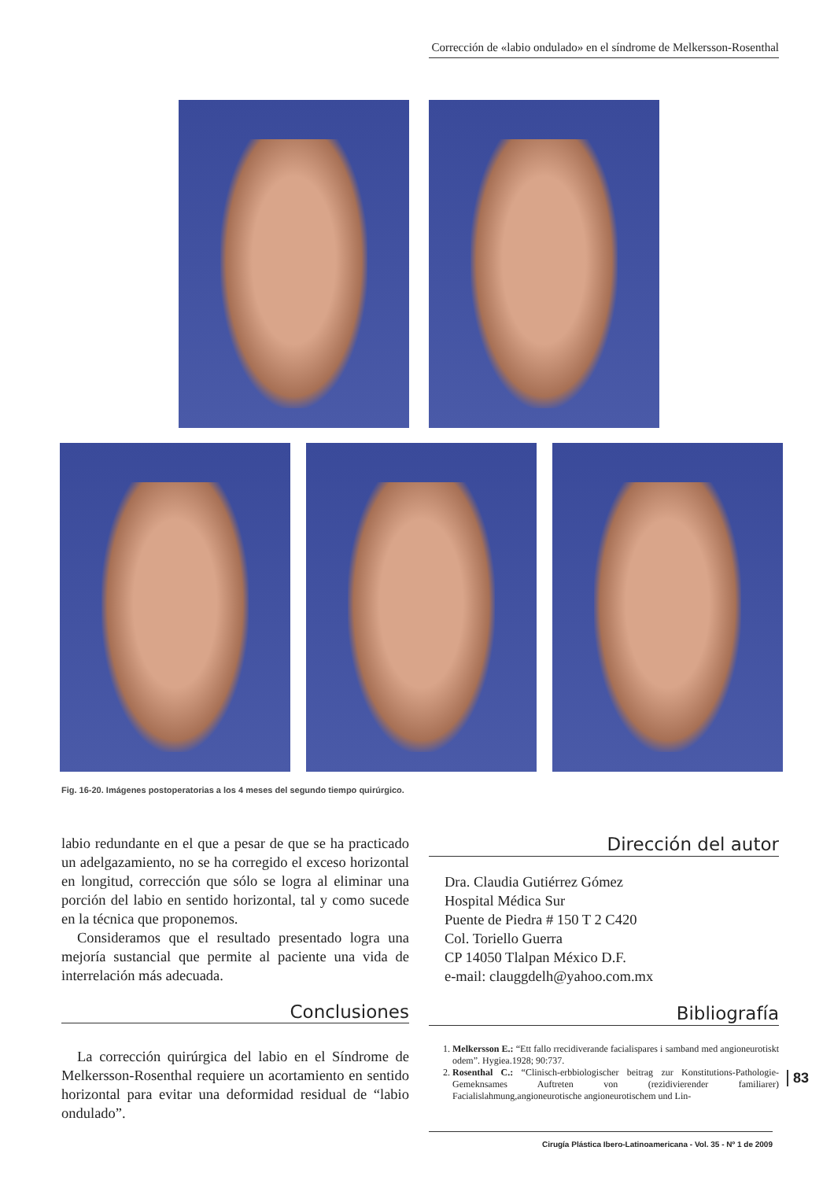Corrección de «labio ondulado» en el síndrome de Melkersson-Rosenthal
Fig. 16-20. Imágenes postoperatorias a los 4 meses del segundo tiempo quirúrgico.
labio redundante en el que a pesar de que se ha practicado un adelgazamiento, no se ha corregido el exceso horizontal en longitud, corrección que sólo se logra al eliminar una porción del labio en sentido horizontal, tal y como sucede en la técnica que proponemos.
Consideramos que el resultado presentado logra una mejoría sustancial que permite al paciente una vida de interrelación más adecuada.
Conclusiones
La corrección quirúrgica del labio en el Síndrome de Melkersson-Rosenthal requiere un acortamiento en sentido horizontal para evitar una deformidad residual de “labio ondulado”.
Dirección del autor
Dra. Claudia Gutiérrez Gómez
Hospital Médica Sur
Puente de Piedra # 150 T 2 C420
Col. Toriello Guerra
CP 14050 Tlalpan México D.F.
e-mail: clauggdelh@yahoo.com.mx
Bibliografía
1. Melkersson E.: “Ett fallo rrecidiverande facialispares i samband med angioneurotiskt odem”. Hygiea.1928; 90:737.
2. Rosenthal C.: “Clinisch-erbbiologischer beitrag zur Konstitutions-Pathologie-Gemeknsames Auftreten von (rezidivierender familiarer) Facialislahmung,angioneurotische angioneurotischem und Lin-
83
Cirugía Plástica Ibero-Latinoamericana - Vol. 35 - Nº 1 de 2009